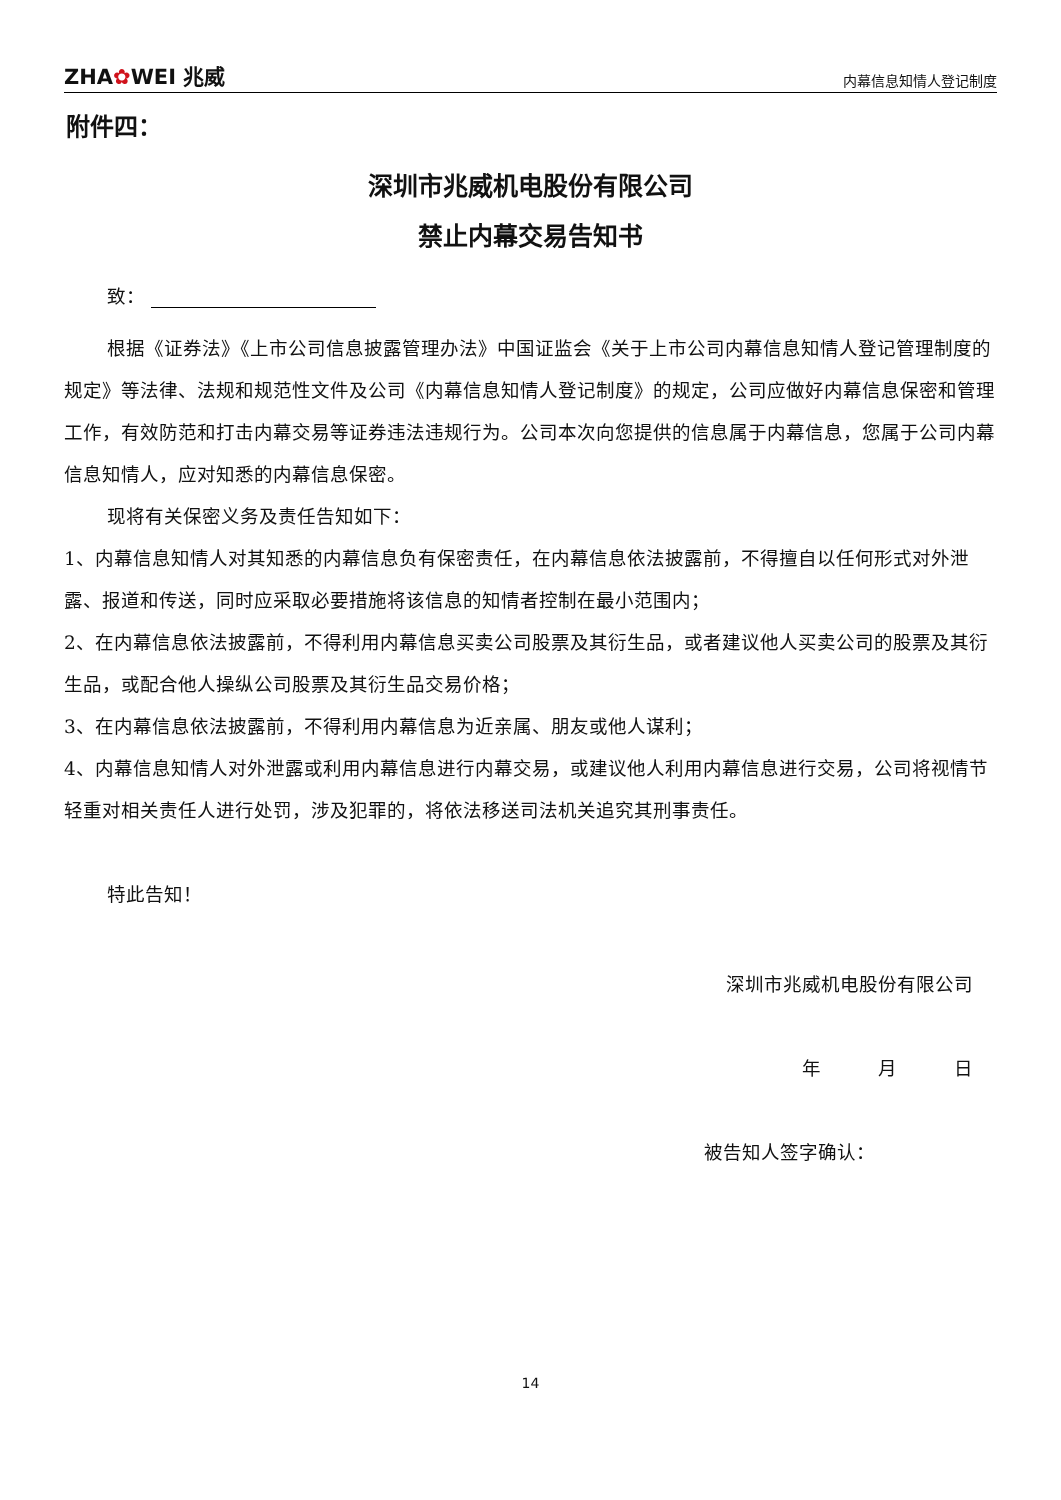ZHA✿WEI 兆威
内幕信息知情人登记制度
附件四：
深圳市兆威机电股份有限公司
禁止内幕交易告知书
致：
根据《证券法》《上市公司信息披露管理办法》中国证监会《关于上市公司内幕信息知情人登记管理制度的规定》等法律、法规和规范性文件及公司《内幕信息知情人登记制度》的规定，公司应做好内幕信息保密和管理工作，有效防范和打击内幕交易等证券违法违规行为。公司本次向您提供的信息属于内幕信息，您属于公司内幕信息知情人，应对知悉的内幕信息保密。
现将有关保密义务及责任告知如下：
1、内幕信息知情人对其知悉的内幕信息负有保密责任，在内幕信息依法披露前，不得擅自以任何形式对外泄露、报道和传送，同时应采取必要措施将该信息的知情者控制在最小范围内；
2、在内幕信息依法披露前，不得利用内幕信息买卖公司股票及其衍生品，或者建议他人买卖公司的股票及其衍生品，或配合他人操纵公司股票及其衍生品交易价格；
3、在内幕信息依法披露前，不得利用内幕信息为近亲属、朋友或他人谋利；
4、内幕信息知情人对外泄露或利用内幕信息进行内幕交易，或建议他人利用内幕信息进行交易，公司将视情节轻重对相关责任人进行处罚，涉及犯罪的，将依法移送司法机关追究其刑事责任。
特此告知！
深圳市兆威机电股份有限公司
年　　　月　　　日
被告知人签字确认：
14